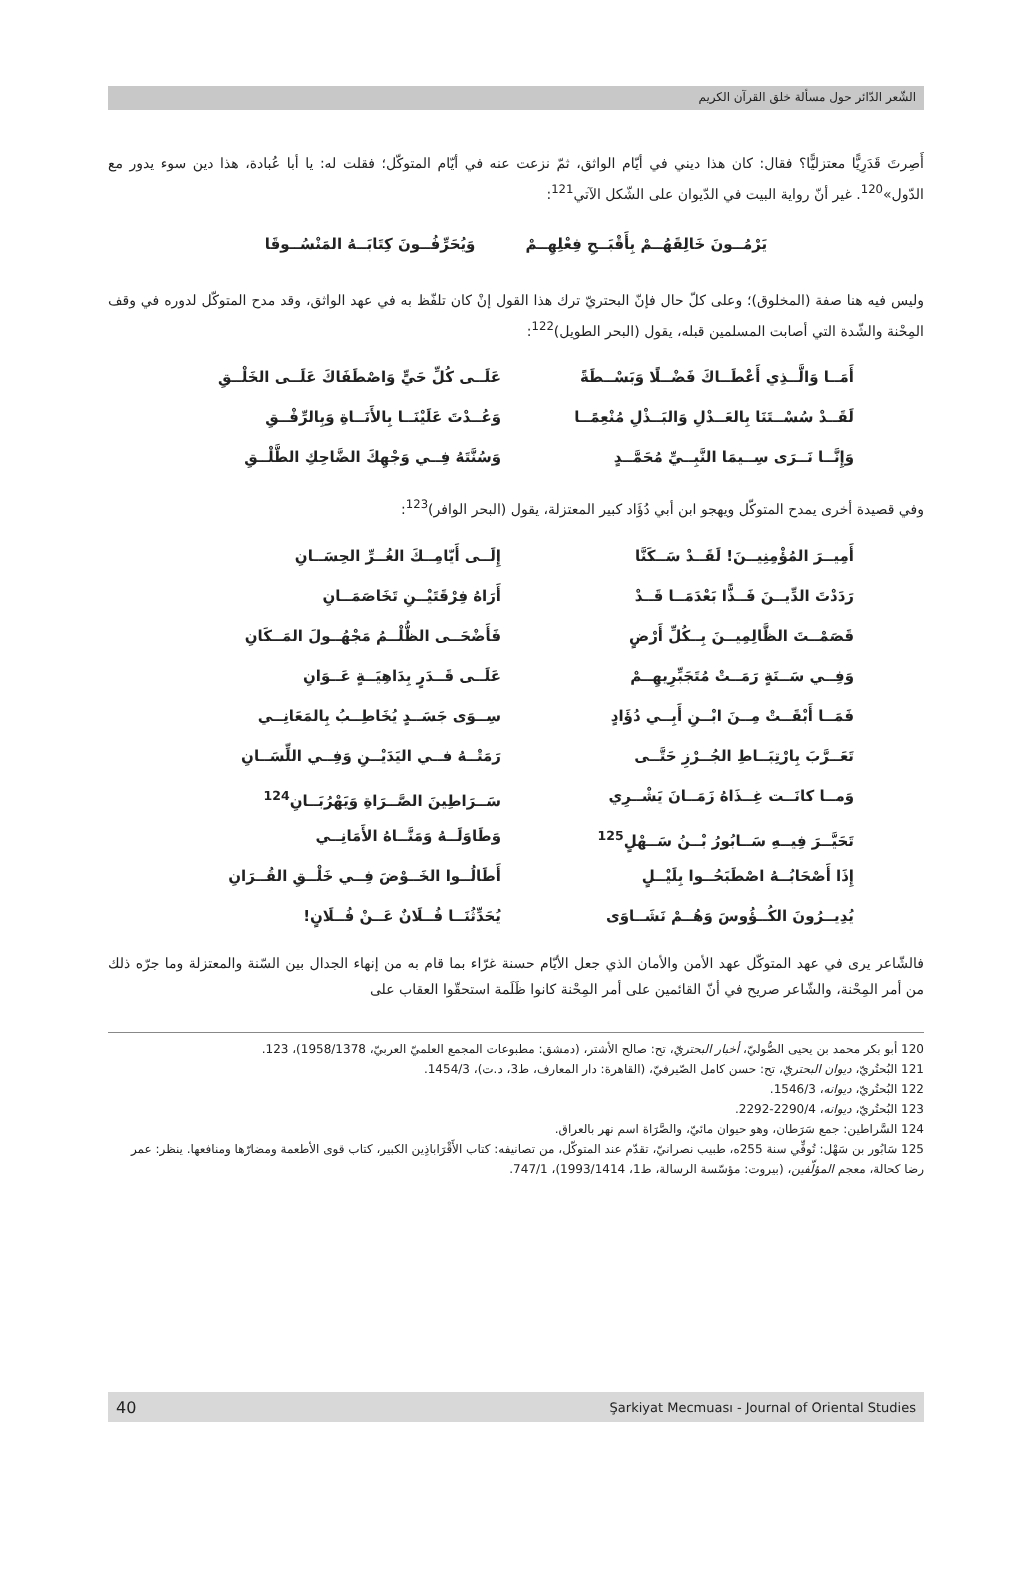الشّعر الدّائر حول مسألة خلق القرآن الكريم
أَصِرتَ قَدَرِيًّا معتزليًّا؟ فقال: كان هذا ديني في أيّام الواثق، ثمّ نزعت عنه في أيّام المتوكّل؛ فقلت له: يا أبا عُبادة، هذا دين سوء يدور مع الدّول»<sup>120</sup>. غير أنّ رواية البيت في الدّيوان على الشّكل الآتي<sup>121</sup>:
يَرْمُــونَ خَالِقَهُــمْ بِأَقْبَــحِ فِعْلِهِــمْ وَيُحَرِّفُــونَ كِتَابَــهُ المَنْسُــوقَا
وليس فيه هنا صفة (المخلوق)؛ وعلى كلّ حال فإنّ البحتريّ ترك هذا القول إنْ كان تلفّظ به في عهد الواثق، وقد مدح المتوكّل لدوره في وقف المِحْنة والشّدة التي أصابت المسلمين قبله، يقول (البحر الطويل)<sup>122</sup>:
أَمَــا وَالَّــذِي أَعْطَــاكَ فَضْــلًا وَبَسْــطَةً
عَلَــى كُلِّ حَيٍّ وَاصْطَفَاكَ عَلَــى الخَلْــقِ
لَقَــدْ سُسْــتَنَا بِالعَــدْلِ وَالبَــذْلِ مُنْعِمًــا
وَعُــدْتَ عَلَيْنَــا بِالأَنَــاةِ وَبِالرِّفْــقِ
وَإِنَّــا نَــرَى سِــيمَا النَّبِــيِّ مُحَمَّــدٍ
وَسُنَّتَهُ فِــي وَجْهِكَ الضَّاحِكِ الطَّلْــقِ
وفي قصيدة أخرى يمدح المتوكّل ويهجو ابن أبي دُؤَاد كبير المعتزلة، يقول (البحر الوافر)<sup>123</sup>:
أَمِيــرَ المُؤْمِنِيــنَ! لَقَــدْ سَــكَنَّا
إِلَــى أَيّامِــكَ الغُــرِّ الحِسَــانِ
رَدَدْتَ الدِّيــنَ فَــذًّا بَعْدَمَــا قَــدْ
أَرَاهُ فِرْقَتَيْــنِ تَخَاصَمَــانِ
قَصَمْــتَ الظَّالِمِيــنَ بِــكُلِّ أَرْضٍ
فَأَضْحَــى الظُّلْــمُ مَجْهُــولَ المَــكَانِ
وَفِــي سَــنَةٍ رَمَــتْ مُتَجَبِّرِيهِــمْ
عَلَــى قَــدَرٍ بِدَاهِيَــةٍ عَــوَانِ
فَمَــا أَبْقَــتْ مِــنَ ابْــنِ أَبِــي دُؤَادٍ
سِــوَى جَسَــدٍ يُخَاطِــبُ بِالمَعَانِــي
تَعَــرَّبَ بِارْتِبَــاطِ الجُــرْزِ حَتَّــى
رَمَتْــهُ فــي اليَدَيْــنِ وَفِــي اللِّسَــانِ
وَمــا كانَــت غِــذَاهُ زَمَــانَ يَشْــرِي
سَــرَاطِينَ الصَّــرَاةِ وَيَهْرُبَــانِ<sup>124</sup>
تَحَيَّــرَ فِيــهِ سَــابُورُ بْــنُ سَــهْلٍ<sup>125</sup>
وَطَاوَلَــهُ وَمَنَّــاهُ الأَمَانِــي
إِذَا أَصْحَابُــهُ اصْطَبَحُــوا بِلَيْــلٍ
أَطَالُــوا الخَــوْضَ فِــي خَلْــقِ القُــرَانِ
يُدِيــرُونَ الكُــؤُوسَ وَهُــمْ نَشَــاوَى
يُحَدِّثُنَــا فُــلَانٌ عَــنْ فُــلَانٍ!
فالشّاعر يرى في عهد المتوكّل عهد الأمن والأمان الذي جعل الأيّام حسنة غرّاء بما قام به من إنهاء الجدال بين السّنة والمعتزلة وما جرّه ذلك من أمر المِحْنة، والشّاعر صريح في أنّ القائمين على أمر المِحْنة كانوا ظَلَمة استحقّوا العقاب على
120 أبو بكر محمد بن يحيى الصُّوليّ، أخبار البحتريّ، تح: صالح الأشتر، (دمشق: مطبوعات المجمع العلميّ العربيّ، 1958/1378)، 123.
121 البُحتُريّ، ديوان البحتريّ، تح: حسن كامل الصّيرفيّ، (القاهرة: دار المعارف، ط3، د.ت)، 1454/3.
122 البُحتُريّ، ديوانه، 1546/3.
123 البُحتُريّ، ديوانه، 2290/4-2292.
124 السَّراطين: جمع سَرَطان، وهو حيوان مائيّ، والصَّرَاة اسم نهر بالعراق.
125 سَابُور بن سَهْل: تُوفِّي سنة 255ه، طبيب نصرانيّ، تقدّم عند المتوكّل، من تصانيفه: كتاب الأَقْرَاباذِين الكبير، كتاب قوى الأطعمة ومضارّها ومنافعها. ينظر: عمر رضا كحالة، معجم المؤلّفين، (بيروت: مؤسّسة الرسالة، ط1، 1993/1414)، 747/1.
40 Şarkiyat Mecmuası - Journal of Oriental Studies